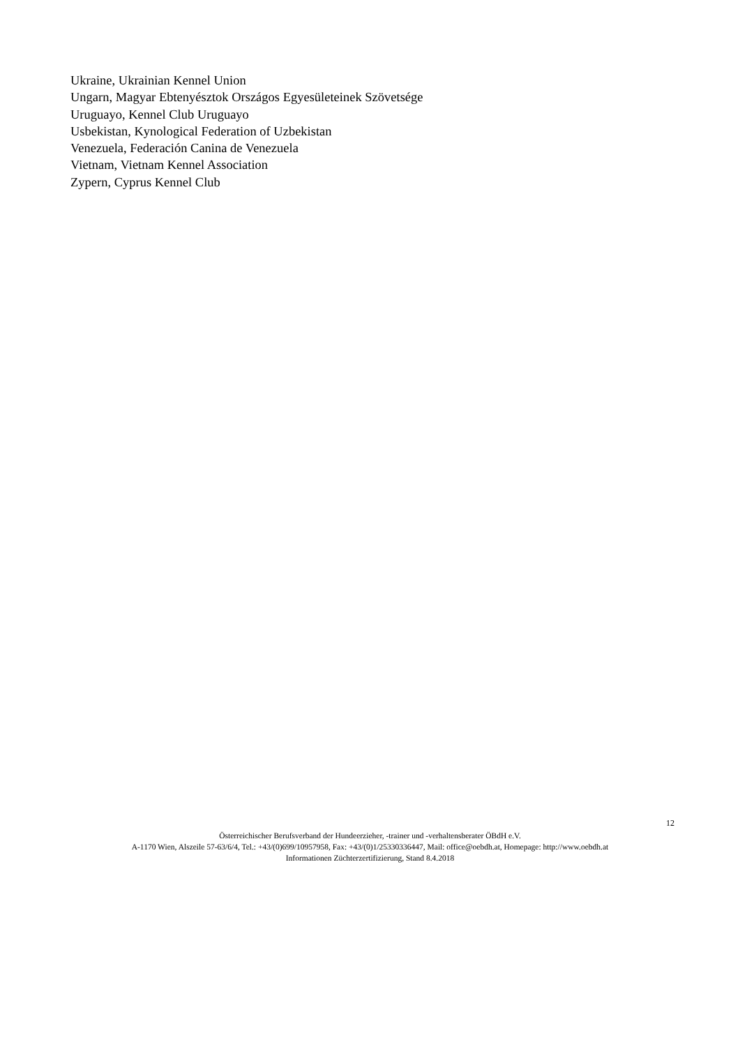Ukraine, Ukrainian Kennel Union
Ungarn, Magyar Ebtenyésztok Országos Egyesületeinek Szövetsége
Uruguayo, Kennel Club Uruguayo
Usbekistan, Kynological Federation of Uzbekistan
Venezuela, Federación Canina de Venezuela
Vietnam, Vietnam Kennel Association
Zypern, Cyprus Kennel Club
12
Österreichischer Berufsverband der Hundeerzieher, -trainer und -verhaltensberater ÖBdH e.V.
A-1170 Wien, Alszeile 57-63/6/4, Tel.: +43/(0)699/10957958, Fax: +43/(0)1/25330336447, Mail: office@oebdh.at, Homepage: http://www.oebdh.at
Informationen Züchterzertifizierung, Stand 8.4.2018